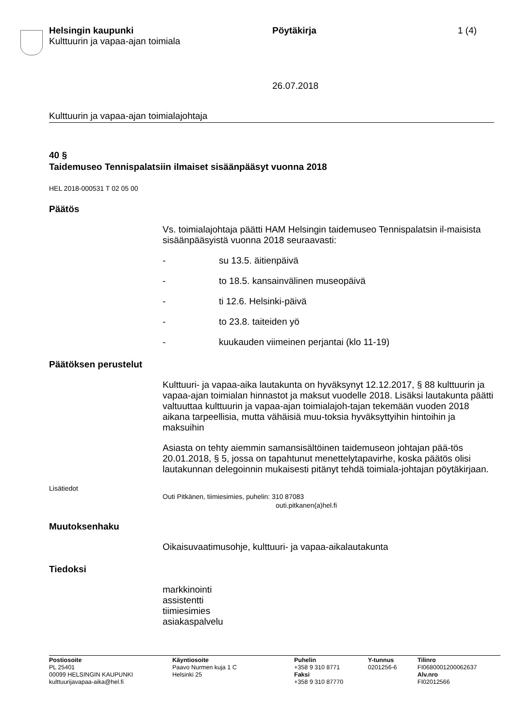Helsingin kaupunki
Kulttuurin ja vapaa-ajan toimiala
Pöytäkirja 1 (4)
26.07.2018
Kulttuurin ja vapaa-ajan toimialajohtaja
40 §
Taidemuseo Tennispalatsiin ilmaiset sisäänpääsyt vuonna 2018
HEL 2018-000531 T 02 05 00
Päätös
Vs. toimialajohtaja päätti HAM Helsingin taidemuseo Tennispalatsin il-maisista sisäänpääsyistä vuonna 2018 seuraavasti:
- su 13.5. äitienpäivä
- to 18.5. kansainvälinen museopäivä
- ti 12.6. Helsinki-päivä
- to 23.8. taiteiden yö
- kuukauden viimeinen perjantai (klo 11-19)
Päätöksen perustelut
Kulttuuri- ja vapaa-aika lautakunta on hyväksynyt 12.12.2017, § 88 kulttuurin ja vapaa-ajan toimialan hinnastot ja maksut vuodelle 2018. Lisäksi lautakunta päätti valtuuttaa kulttuurin ja vapaa-ajan toimialajoh-tajan tekemään vuoden 2018 aikana tarpeellisia, mutta vähäisiä muu-toksia hyväksyttyihin hintoihin ja maksuihin
Asiasta on tehty aiemmin samansisältöinen taidemuseon johtajan pää-tös 20.01.2018, § 5, jossa on tapahtunut menettelytapavirhe, koska päätös olisi lautakunnan delegoinnin mukaisesti pitänyt tehdä toimiala-johtajan pöytäkirjaan.
Lisätiedot
Outi Pitkänen, tiimiesimies, puhelin: 310 87083
outi.pitkanen(a)hel.fi
Muutoksenhaku
Oikaisuvaatimusohje, kulttuuri- ja vapaa-aikalautakunta
Tiedoksi
markkinointi
assistentti
tiimiesimies
asiakaspalvelu
Postiosoite
PL 25401
00099 HELSINGIN KAUPUNKI
kulttuurijavapaa-aika@hel.fi
Käyntiosoite
Paavo Nurmen kuja 1 C
Helsinki 25
Puhelin
+358 9 310 8771
Faksi
+358 9 310 87770
Y-tunnus
0201256-6
Tilinro
FI0680001200062637
Alv.nro
FI02012566